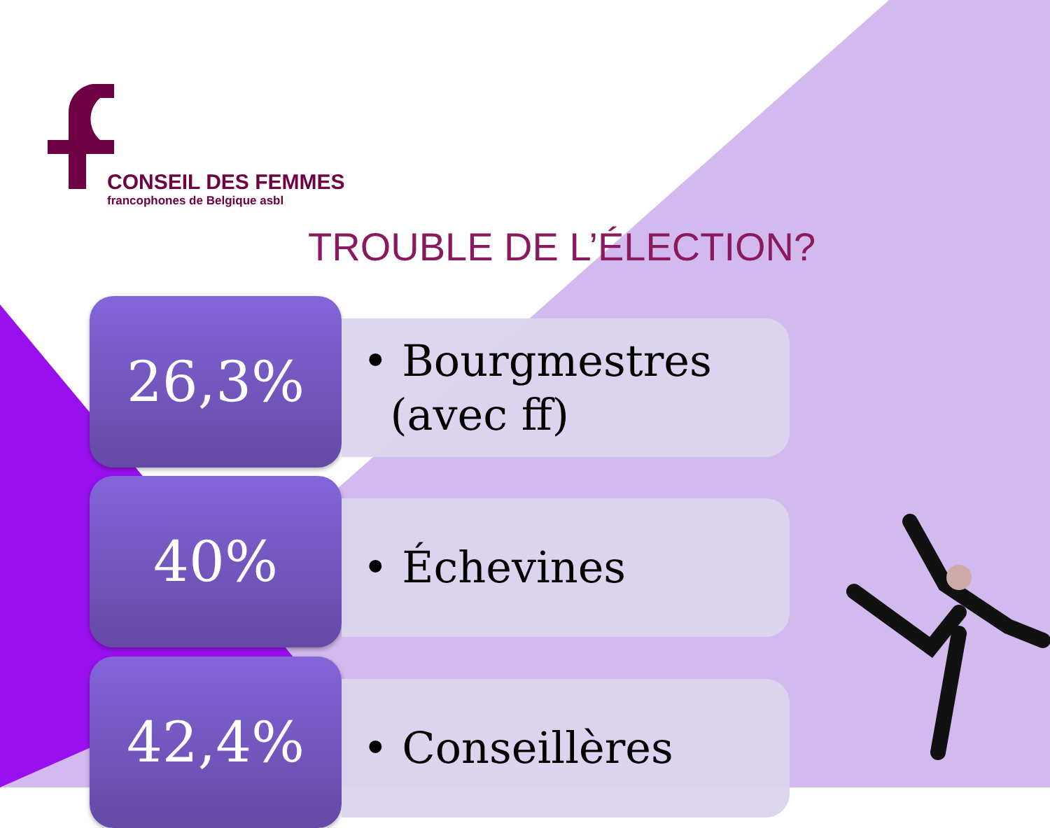CONSEIL DES FEMMES
francophones de Belgique asbl
TROUBLE DE L’ÉLECTION?
26,3%
• Bourgmestres
(avec ff)
40% • Échevines
42,4% • Conseillères